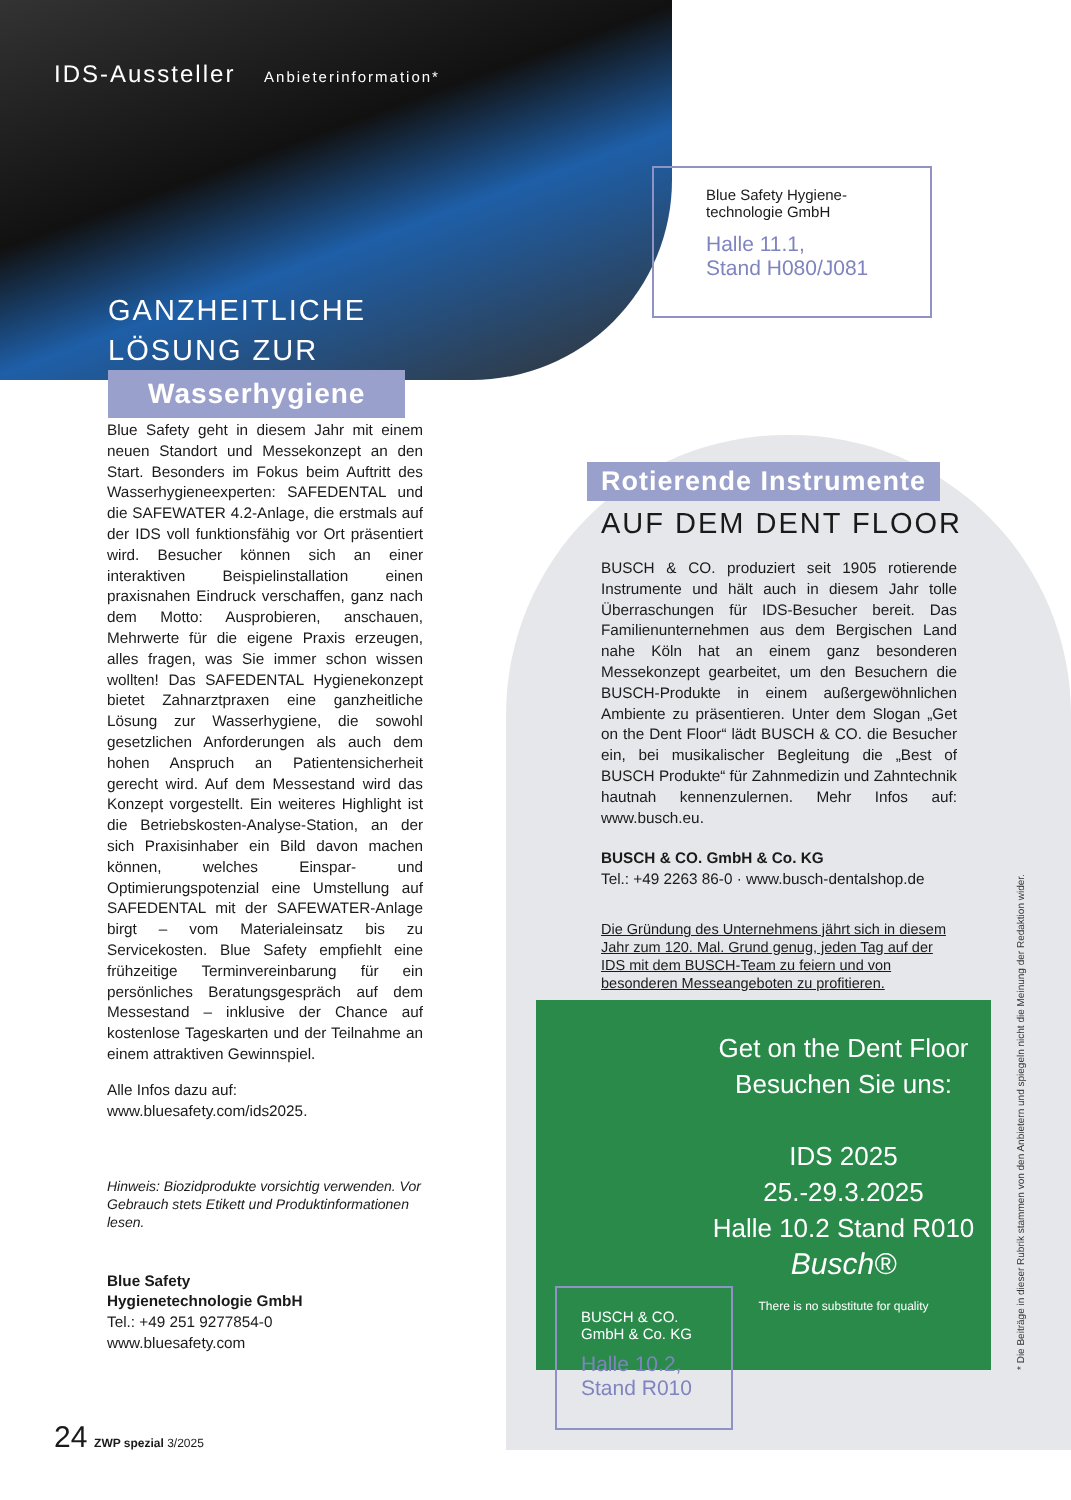IDS-Aussteller Anbieterinformation*
GANZHEITLICHE
LÖSUNG ZUR
Wasserhygiene
Blue Safety Hygiene-
technologie GmbH
Halle 11.1,
Stand H080/J081
Blue Safety geht in diesem Jahr mit einem neuen Standort und Messekonzept an den Start. Besonders im Fokus beim Auftritt des Wasserhygieneexperten: SAFEDENTAL und die SAFEWATER 4.2-Anlage, die erstmals auf der IDS voll funktionsfähig vor Ort präsentiert wird. Besucher können sich an einer interaktiven Beispielinstallation einen praxisnahen Eindruck verschaffen, ganz nach dem Motto: Ausprobieren, anschauen, Mehrwerte für die eigene Praxis erzeugen, alles fragen, was Sie immer schon wissen wollten! Das SAFEDENTAL Hygienekonzept bietet Zahnarztpraxen eine ganzheitliche Lösung zur Wasserhygiene, die sowohl gesetzlichen Anforderungen als auch dem hohen Anspruch an Patientensicherheit gerecht wird. Auf dem Messestand wird das Konzept vorgestellt. Ein weiteres Highlight ist die Betriebskosten-Analyse-Station, an der sich Praxisinhaber ein Bild davon machen können, welches Einspar- und Optimierungspotenzial eine Umstellung auf SAFEDENTAL mit der SAFEWATER-Anlage birgt – vom Materialeinsatz bis zu Servicekosten. Blue Safety empfiehlt eine frühzeitige Terminvereinbarung für ein persönliches Beratungsgespräch auf dem Messestand – inklusive der Chance auf kostenlose Tageskarten und der Teilnahme an einem attraktiven Gewinnspiel.
Alle Infos dazu auf:
www.bluesafety.com/ids2025.
Hinweis: Biozidprodukte vorsichtig verwenden. Vor Gebrauch stets Etikett und Produktinformationen lesen.
Blue Safety
Hygienetechnologie GmbH
Tel.: +49 251 9277854-0
www.bluesafety.com
Rotierende Instrumente
AUF DEM DENT FLOOR
BUSCH & CO. produziert seit 1905 rotierende Instrumente und hält auch in diesem Jahr tolle Überraschungen für IDS-Besucher bereit. Das Familienunternehmen aus dem Bergischen Land nahe Köln hat an einem ganz besonderen Messekonzept gearbeitet, um den Besuchern die BUSCH-Produkte in einem außergewöhnlichen Ambiente zu präsentieren. Unter dem Slogan „Get on the Dent Floor“ lädt BUSCH & CO. die Besucher ein, bei musikalischer Begleitung die „Best of BUSCH Produkte“ für Zahnmedizin und Zahntechnik hautnah kennenzulernen. Mehr Infos auf: www.busch.eu.
BUSCH & CO. GmbH & Co. KG
Tel.: +49 2263 86-0 · www.busch-dentalshop.de
Die Gründung des Unternehmens jährt sich in diesem Jahr zum 120. Mal. Grund genug, jeden Tag auf der IDS mit dem BUSCH-Team zu feiern und von besonderen Messeangeboten zu profitieren.
Get on the Dent Floor
Besuchen Sie uns:
IDS 2025
25.-29.3.2025
Halle 10.2 Stand R010
Busch®
There is no substitute for quality
BUSCH & CO.
GmbH & Co. KG
Halle 10.2,
Stand R010
* Die Beiträge in dieser Rubrik stammen von den Anbietern und spiegeln nicht die Meinung der Redaktion wider.
24 ZWP spezial 3/2025